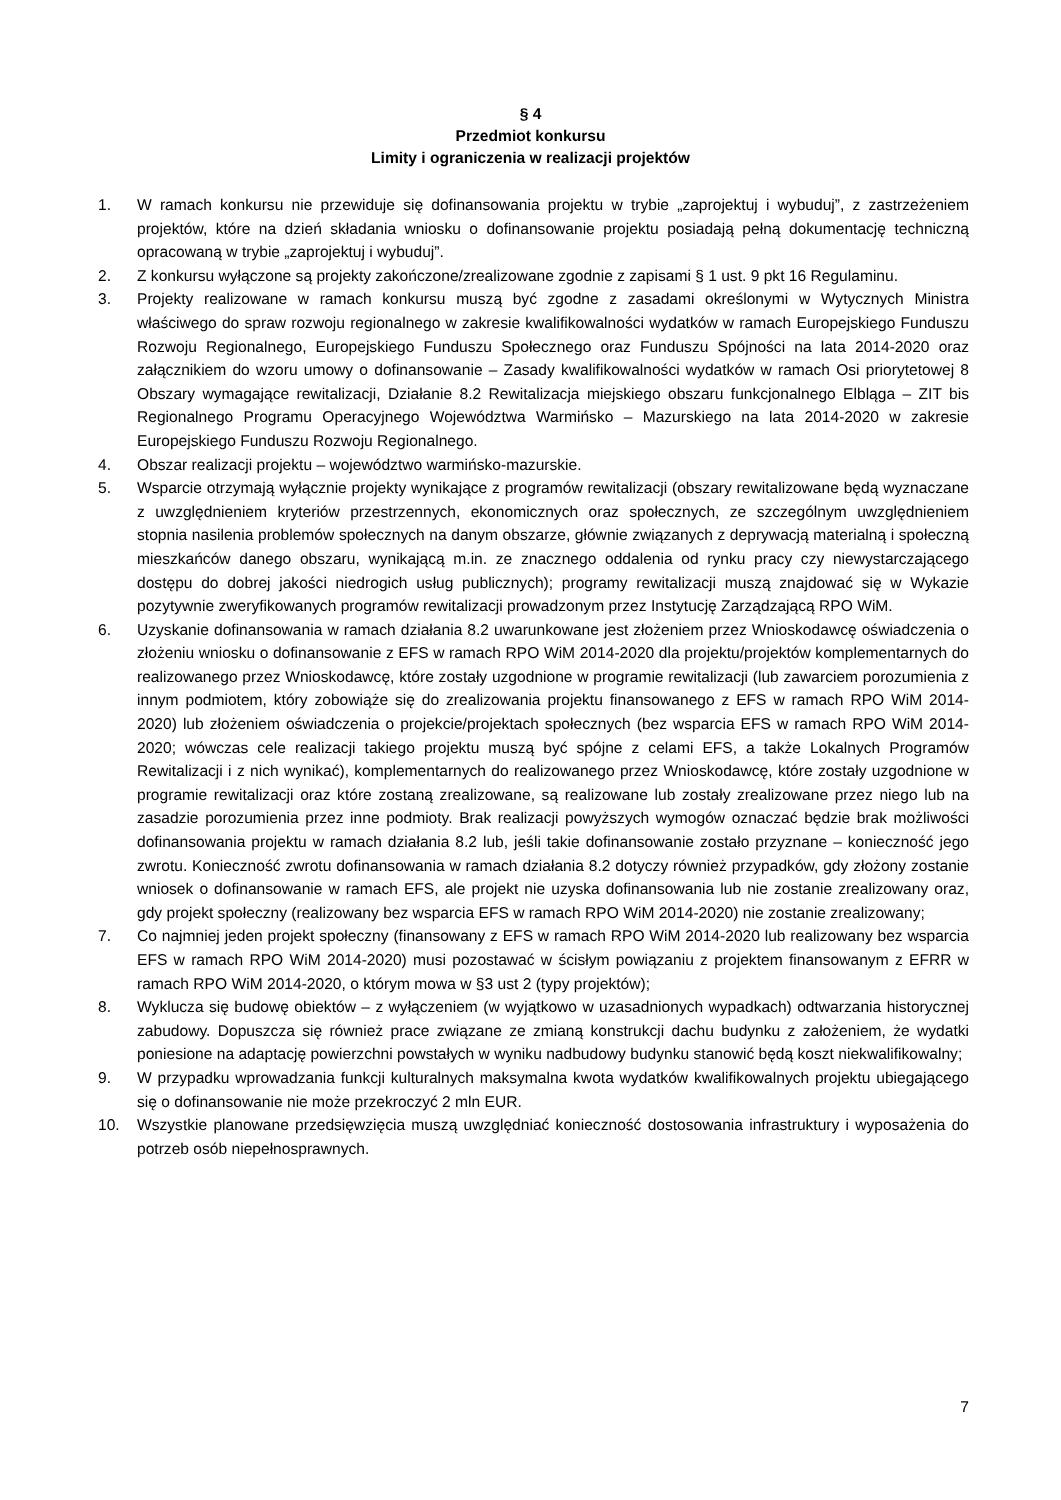§ 4
Przedmiot konkursu
Limity i ograniczenia w realizacji projektów
1. W ramach konkursu nie przewiduje się dofinansowania projektu w trybie „zaprojektuj i wybuduj”, z zastrzeżeniem projektów, które na dzień składania wniosku o dofinansowanie projektu posiadają pełną dokumentację techniczną opracowaną w trybie „zaprojektuj i wybuduj”.
2. Z konkursu wyłączone są projekty zakończone/zrealizowane zgodnie z zapisami § 1 ust. 9 pkt 16 Regulaminu.
3. Projekty realizowane w ramach konkursu muszą być zgodne z zasadami określonymi w Wytycznych Ministra właściwego do spraw rozwoju regionalnego w zakresie kwalifikowalności wydatków w ramach Europejskiego Funduszu Rozwoju Regionalnego, Europejskiego Funduszu Społecznego oraz Funduszu Spójności na lata 2014-2020 oraz załącznikiem do wzoru umowy o dofinansowanie – Zasady kwalifikowalności wydatków w ramach Osi priorytetowej 8 Obszary wymagające rewitalizacji, Działanie 8.2 Rewitalizacja miejskiego obszaru funkcjonalnego Elbląga – ZIT bis Regionalnego Programu Operacyjnego Województwa Warmińsko – Mazurskiego na lata 2014-2020 w zakresie Europejskiego Funduszu Rozwoju Regionalnego.
4. Obszar realizacji projektu – województwo warmińsko-mazurskie.
5. Wsparcie otrzymają wyłącznie projekty wynikające z programów rewitalizacji (obszary rewitalizowane będą wyznaczane z uwzględnieniem kryteriów przestrzennych, ekonomicznych oraz społecznych, ze szczególnym uwzględnieniem stopnia nasilenia problemów społecznych na danym obszarze, głównie związanych z deprywacją materialną i społeczną mieszkańców danego obszaru, wynikającą m.in. ze znacznego oddalenia od rynku pracy czy niewystarczającego dostępu do dobrej jakości niedrogich usług publicznych); programy rewitalizacji muszą znajdować się w Wykazie pozytywnie zweryfikowanych programów rewitalizacji prowadzonym przez Instytucję Zarządzającą RPO WiM.
6. Uzyskanie dofinansowania w ramach działania 8.2 uwarunkowane jest złożeniem przez Wnioskodawcę oświadczenia o złożeniu wniosku o dofinansowanie z EFS w ramach RPO WiM 2014-2020 dla projektu/projektów komplementarnych do realizowanego przez Wnioskodawcę, które zostały uzgodnione w programie rewitalizacji (lub zawarciem porozumienia z innym podmiotem, który zobowiąże się do zrealizowania projektu finansowanego z EFS w ramach RPO WiM 2014-2020) lub złożeniem oświadczenia o projekcie/projektach społecznych (bez wsparcia EFS w ramach RPO WiM 2014-2020; wówczas cele realizacji takiego projektu muszą być spójne z celami EFS, a także Lokalnych Programów Rewitalizacji i z nich wynikać), komplementarnych do realizowanego przez Wnioskodawcę, które zostały uzgodnione w programie rewitalizacji oraz które zostaną zrealizowane, są realizowane lub zostały zrealizowane przez niego lub na zasadzie porozumienia przez inne podmioty. Brak realizacji powyższych wymogów oznaczać będzie brak możliwości dofinansowania projektu w ramach działania 8.2 lub, jeśli takie dofinansowanie zostało przyznane – konieczność jego zwrotu. Konieczność zwrotu dofinansowania w ramach działania 8.2 dotyczy również przypadków, gdy złożony zostanie wniosek o dofinansowanie w ramach EFS, ale projekt nie uzyska dofinansowania lub nie zostanie zrealizowany oraz, gdy projekt społeczny (realizowany bez wsparcia EFS w ramach RPO WiM 2014-2020) nie zostanie zrealizowany;
7. Co najmniej jeden projekt społeczny (finansowany z EFS w ramach RPO WiM 2014-2020 lub realizowany bez wsparcia EFS w ramach RPO WiM 2014-2020) musi pozostawać w ścisłym powiązaniu z projektem finansowanym z EFRR w ramach RPO WiM 2014-2020, o którym mowa w §3 ust 2 (typy projektów);
8. Wyklucza się budowę obiektów – z wyłączeniem (w wyjątkowo w uzasadnionych wypadkach) odtwarzania historycznej zabudowy. Dopuszcza się również prace związane ze zmianą konstrukcji dachu budynku z założeniem, że wydatki poniesione na adaptację powierzchni powstałych w wyniku nadbudowy budynku stanowić będą koszt niekwalifikowalny;
9. W przypadku wprowadzania funkcji kulturalnych maksymalna kwota wydatków kwalifikowalnych projektu ubiegającego się o dofinansowanie nie może przekroczyć 2 mln EUR.
10. Wszystkie planowane przedsięwzięcia muszą uwzględniać konieczność dostosowania infrastruktury i wyposażenia do potrzeb osób niepełnosprawnych.
7